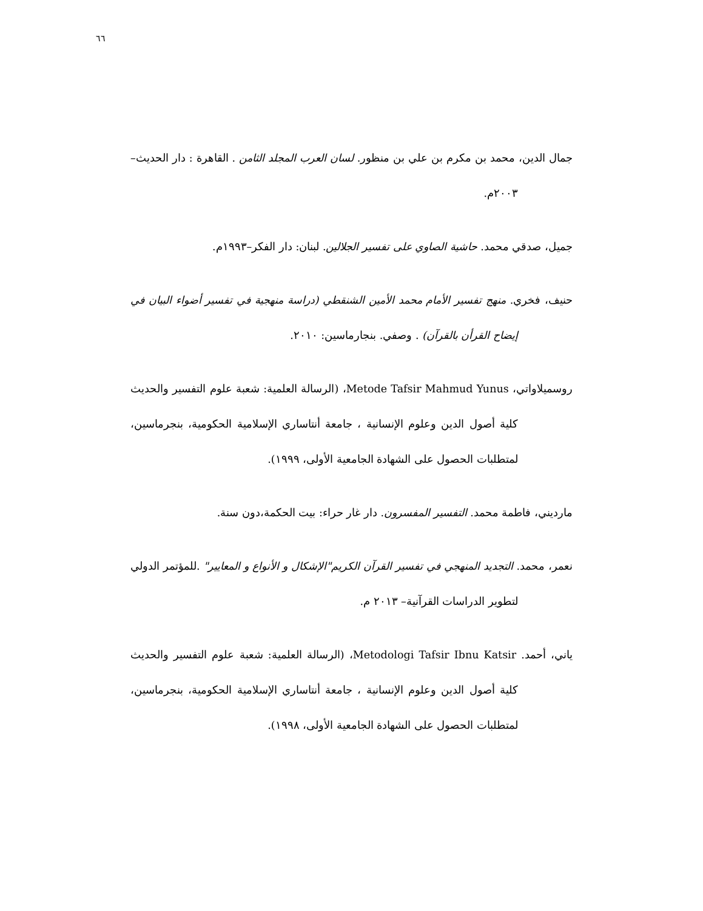٦٦
جمال الدين، محمد بن مكرم بن علي بن منظور. لسان العرب المجلد الثامن . القاهرة : دار الحديث– ٢٠٠٣م.
جميل، صدقي محمد. حاشية الصاوي على تفسير الجلالين. لبنان: دار الفكر–١٩٩٣م.
حنيف، فخري. منهج تفسير الأمام محمد الأمين الشنقطي (دراسة منهجية في تفسير أضواء البيان في إيضاح القرأن بالقرآن) . وصفي. بنجارماسين: ٢٠١٠.
روسميلاواتي، Metode Tafsir Mahmud Yunus، (الرسالة العلمية: شعبة علوم التفسير والحديث كلية أصول الدين وعلوم الإنسانية ، جامعة أنتاساري الإسلامية الحكومية، بنجرماسين، لمتطلبات الحصول على الشهادة الجامعية الأولى، ١٩٩٩).
مارديني، فاطمة محمد. التفسير المفسرون. دار غار حراء: بيت الحكمة،دون سنة.
نعمر، محمد. التجديد المنهجي في تفسير القرآن الكريم"الإشكال و الأنواع و المعايير" .للمؤتمر الدولي لتطوير الدراسات القرآنية– ٢٠١٣ م.
ياني، أحمد. Metodologi Tafsir Ibnu Katsir، (الرسالة العلمية: شعبة علوم التفسير والحديث كلية أصول الدين وعلوم الإنسانية ، جامعة أنتاساري الإسلامية الحكومية، بنجرماسين، لمتطلبات الحصول على الشهادة الجامعية الأولى، ١٩٩٨).